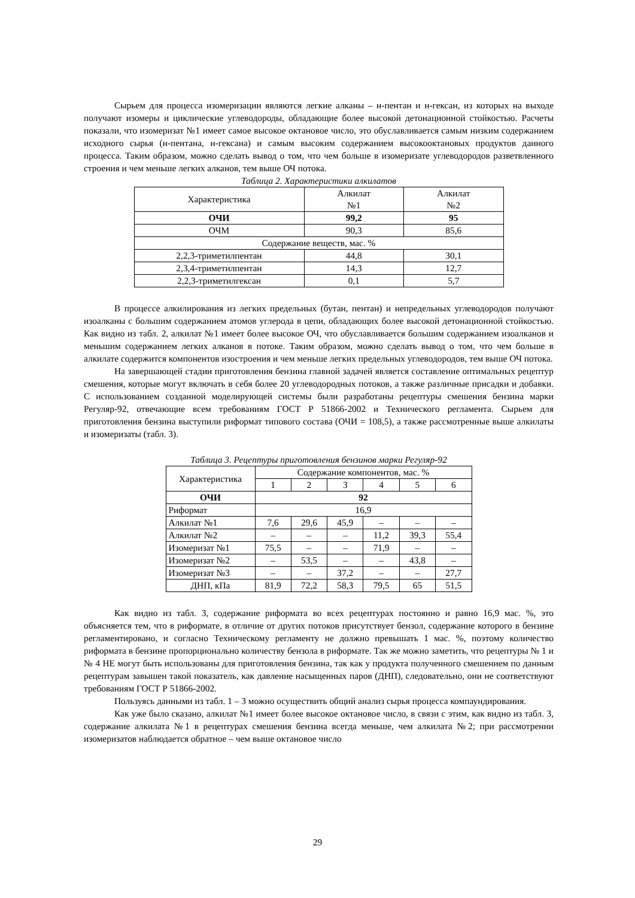Сырьем для процесса изомеризации являются легкие алканы – н-пентан и н-гексан, из которых на выходе получают изомеры и циклические углеводороды, обладающие более высокой детонационной стойкостью. Расчеты показали, что изомеризат №1 имеет самое высокое октановое число, это обуславливается самым низким содержанием исходного сырья (н-пентана, н-гексана) и самым высоким содержанием высокооктановых продуктов данного процесса. Таким образом, можно сделать вывод о том, что чем больше в изомеризате углеводородов разветвленного строения и чем меньше легких алканов, тем выше ОЧ потока.
Таблица 2. Характеристики алкилатов
| Характеристика | Алкилат №1 | Алкилат №2 |
| ОЧИ | 99,2 | 95 |
| ОЧМ | 90,3 | 85,6 |
| Содержание веществ, мас. % | | |
| 2,2,3-триметилпентан | 44,8 | 30,1 |
| 2,3,4-триметилпентан | 14,3 | 12,7 |
| 2,2,3-триметилгексан | 0,1 | 5,7 |
В процессе алкилирования из легких предельных (бутан, пентан) и непредельных углеводородов получают изоалканы с большим содержанием атомов углерода в цепи, обладающих более высокой детонационной стойкостью. Как видно из табл. 2, алкилат №1 имеет более высокое ОЧ, что обуславливается большим содержанием изоалканов и меньшим содержанием легких алканов в потоке. Таким образом, можно сделать вывод о том, что чем больше в алкилате содержится компонентов изостроения и чем меньше легких предельных углеводородов, тем выше ОЧ потока.
На завершающей стадии приготовления бензина главной задачей является составление оптимальных рецептур смешения, которые могут включать в себя более 20 углеводородных потоков, а также различные присадки и добавки. С использованием созданной моделирующей системы были разработаны рецептуры смешения бензина марки Регуляр-92, отвечающие всем требованиям ГОСТ Р 51866-2002 и Технического регламента. Сырьем для приготовления бензина выступили риформат типового состава (ОЧИ = 108,5), а также рассмотренные выше алкилаты и изомеризаты (табл. 3).
Таблица 3. Рецептуры приготовления бензинов марки Регуляр-92
| Характеристика | Содержание компонентов, мас. % | | | | | |
| | 1 | 2 | 3 | 4 | 5 | 6 |
| ОЧИ | 92 | | | | | |
| Риформат | 16,9 | | | | | |
| Алкилат №1 | 7,6 | 29,6 | 45,9 | – | – | – |
| Алкилат №2 | – | – | – | 11,2 | 39,3 | 55,4 |
| Изомеризат №1 | 75,5 | – | – | 71,9 | – | – |
| Изомеризат №2 | – | 53,5 | – | – | 43,8 | – |
| Изомеризат №3 | – | – | 37,2 | – | – | 27,7 |
| ДНП, кПа | 81,9 | 72,2 | 58,3 | 79,5 | 65 | 51,5 |
Как видно из табл. 3, содержание риформата во всех рецептурах постоянно и равно 16,9 мас. %, это объясняется тем, что в риформате, в отличие от других потоков присутствует бензол, содержание которого в бензине регламентировано, и согласно Техническому регламенту не должно превышать 1 мас. %, поэтому количество риформата в бензине пропорционально количеству бензола в риформате. Так же можно заметить, что рецептуры № 1 и № 4 НЕ могут быть использованы для приготовления бензина, так как у продукта полученного смешением по данным рецептурам завышен такой показатель, как давление насыщенных паров (ДНП), следовательно, они не соответствуют требованиям ГОСТ Р 51866-2002.
Пользуясь данными из табл. 1 – 3 можно осуществить общий анализ сырья процесса компаундирования.
Как уже было сказано, алкилат №1 имеет более высокое октановое число, в связи с этим, как видно из табл. 3, содержание алкилата №1 в рецептурах смешения бензина всегда меньше, чем алкилата №2; при рассмотрении изомеризатов наблюдается обратное – чем выше октановое число
29